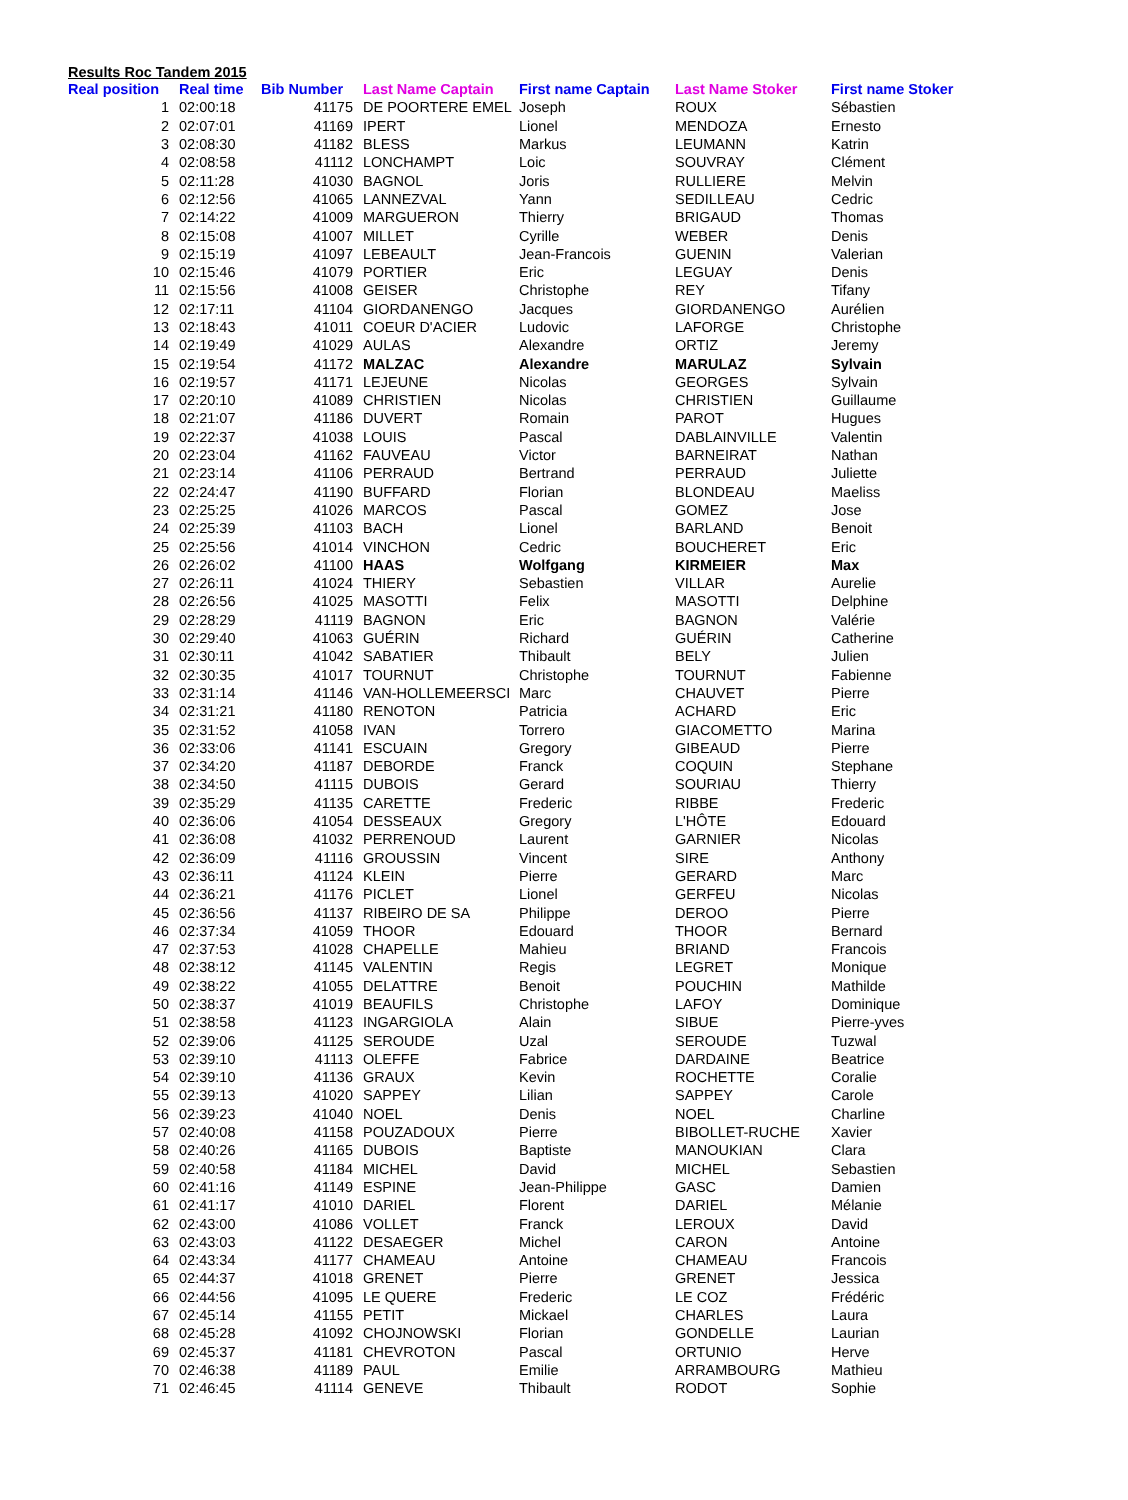Results Roc Tandem 2015
| Real position | Real time | Bib Number | Last Name Captain | First name Captain | Last Name Stoker | First name Stoker |
| --- | --- | --- | --- | --- | --- | --- |
| 1 | 02:00:18 | 41175 | DE POORTERE EMEL | Joseph | ROUX | Sébastien |
| 2 | 02:07:01 | 41169 | IPERT | Lionel | MENDOZA | Ernesto |
| 3 | 02:08:30 | 41182 | BLESS | Markus | LEUMANN | Katrin |
| 4 | 02:08:58 | 41112 | LONCHAMPT | Loic | SOUVRAY | Clément |
| 5 | 02:11:28 | 41030 | BAGNOL | Joris | RULLIERE | Melvin |
| 6 | 02:12:56 | 41065 | LANNEZVAL | Yann | SEDILLEAU | Cedric |
| 7 | 02:14:22 | 41009 | MARGUERON | Thierry | BRIGAUD | Thomas |
| 8 | 02:15:08 | 41007 | MILLET | Cyrille | WEBER | Denis |
| 9 | 02:15:19 | 41097 | LEBEAULT | Jean-Francois | GUENIN | Valerian |
| 10 | 02:15:46 | 41079 | PORTIER | Eric | LEGUAY | Denis |
| 11 | 02:15:56 | 41008 | GEISER | Christophe | REY | Tifany |
| 12 | 02:17:11 | 41104 | GIORDANENGO | Jacques | GIORDANENGO | Aurélien |
| 13 | 02:18:43 | 41011 | COEUR D'ACIER | Ludovic | LAFORGE | Christophe |
| 14 | 02:19:49 | 41029 | AULAS | Alexandre | ORTIZ | Jeremy |
| 15 | 02:19:54 | 41172 | MALZAC | Alexandre | MARULAZ | Sylvain |
| 16 | 02:19:57 | 41171 | LEJEUNE | Nicolas | GEORGES | Sylvain |
| 17 | 02:20:10 | 41089 | CHRISTIEN | Nicolas | CHRISTIEN | Guillaume |
| 18 | 02:21:07 | 41186 | DUVERT | Romain | PAROT | Hugues |
| 19 | 02:22:37 | 41038 | LOUIS | Pascal | DABLAINVILLE | Valentin |
| 20 | 02:23:04 | 41162 | FAUVEAU | Victor | BARNEIRAT | Nathan |
| 21 | 02:23:14 | 41106 | PERRAUD | Bertrand | PERRAUD | Juliette |
| 22 | 02:24:47 | 41190 | BUFFARD | Florian | BLONDEAU | Maeliss |
| 23 | 02:25:25 | 41026 | MARCOS | Pascal | GOMEZ | Jose |
| 24 | 02:25:39 | 41103 | BACH | Lionel | BARLAND | Benoit |
| 25 | 02:25:56 | 41014 | VINCHON | Cedric | BOUCHERET | Eric |
| 26 | 02:26:02 | 41100 | HAAS | Wolfgang | KIRMEIER | Max |
| 27 | 02:26:11 | 41024 | THIERY | Sebastien | VILLAR | Aurelie |
| 28 | 02:26:56 | 41025 | MASOTTI | Felix | MASOTTI | Delphine |
| 29 | 02:28:29 | 41119 | BAGNON | Eric | BAGNON | Valérie |
| 30 | 02:29:40 | 41063 | GUÉRIN | Richard | GUÉRIN | Catherine |
| 31 | 02:30:11 | 41042 | SABATIER | Thibault | BELY | Julien |
| 32 | 02:30:35 | 41017 | TOURNUT | Christophe | TOURNUT | Fabienne |
| 33 | 02:31:14 | 41146 | VAN-HOLLEMEERSCI | Marc | CHAUVET | Pierre |
| 34 | 02:31:21 | 41180 | RENOTON | Patricia | ACHARD | Eric |
| 35 | 02:31:52 | 41058 | IVAN | Torrero | GIACOMETTO | Marina |
| 36 | 02:33:06 | 41141 | ESCUAIN | Gregory | GIBEAUD | Pierre |
| 37 | 02:34:20 | 41187 | DEBORDE | Franck | COQUIN | Stephane |
| 38 | 02:34:50 | 41115 | DUBOIS | Gerard | SOURIAU | Thierry |
| 39 | 02:35:29 | 41135 | CARETTE | Frederic | RIBBE | Frederic |
| 40 | 02:36:06 | 41054 | DESSEAUX | Gregory | L'HÔTE | Edouard |
| 41 | 02:36:08 | 41032 | PERRENOUD | Laurent | GARNIER | Nicolas |
| 42 | 02:36:09 | 41116 | GROUSSIN | Vincent | SIRE | Anthony |
| 43 | 02:36:11 | 41124 | KLEIN | Pierre | GERARD | Marc |
| 44 | 02:36:21 | 41176 | PICLET | Lionel | GERFEU | Nicolas |
| 45 | 02:36:56 | 41137 | RIBEIRO DE SA | Philippe | DEROO | Pierre |
| 46 | 02:37:34 | 41059 | THOOR | Edouard | THOOR | Bernard |
| 47 | 02:37:53 | 41028 | CHAPELLE | Mahieu | BRIAND | Francois |
| 48 | 02:38:12 | 41145 | VALENTIN | Regis | LEGRET | Monique |
| 49 | 02:38:22 | 41055 | DELATTRE | Benoit | POUCHIN | Mathilde |
| 50 | 02:38:37 | 41019 | BEAUFILS | Christophe | LAFOY | Dominique |
| 51 | 02:38:58 | 41123 | INGARGIOLA | Alain | SIBUE | Pierre-yves |
| 52 | 02:39:06 | 41125 | SEROUDE | Uzal | SEROUDE | Tuzwal |
| 53 | 02:39:10 | 41113 | OLEFFE | Fabrice | DARDAINE | Beatrice |
| 54 | 02:39:10 | 41136 | GRAUX | Kevin | ROCHETTE | Coralie |
| 55 | 02:39:13 | 41020 | SAPPEY | Lilian | SAPPEY | Carole |
| 56 | 02:39:23 | 41040 | NOEL | Denis | NOEL | Charline |
| 57 | 02:40:08 | 41158 | POUZADOUX | Pierre | BIBOLLET-RUCHE | Xavier |
| 58 | 02:40:26 | 41165 | DUBOIS | Baptiste | MANOUKIAN | Clara |
| 59 | 02:40:58 | 41184 | MICHEL | David | MICHEL | Sebastien |
| 60 | 02:41:16 | 41149 | ESPINE | Jean-Philippe | GASC | Damien |
| 61 | 02:41:17 | 41010 | DARIEL | Florent | DARIEL | Mélanie |
| 62 | 02:43:00 | 41086 | VOLLET | Franck | LEROUX | David |
| 63 | 02:43:03 | 41122 | DESAEGER | Michel | CARON | Antoine |
| 64 | 02:43:34 | 41177 | CHAMEAU | Antoine | CHAMEAU | Francois |
| 65 | 02:44:37 | 41018 | GRENET | Pierre | GRENET | Jessica |
| 66 | 02:44:56 | 41095 | LE QUERE | Frederic | LE COZ | Frédéric |
| 67 | 02:45:14 | 41155 | PETIT | Mickael | CHARLES | Laura |
| 68 | 02:45:28 | 41092 | CHOJNOWSKI | Florian | GONDELLE | Laurian |
| 69 | 02:45:37 | 41181 | CHEVROTON | Pascal | ORTUNIO | Herve |
| 70 | 02:46:38 | 41189 | PAUL | Emilie | ARRAMBOURG | Mathieu |
| 71 | 02:46:45 | 41114 | GENEVE | Thibault | RODOT | Sophie |